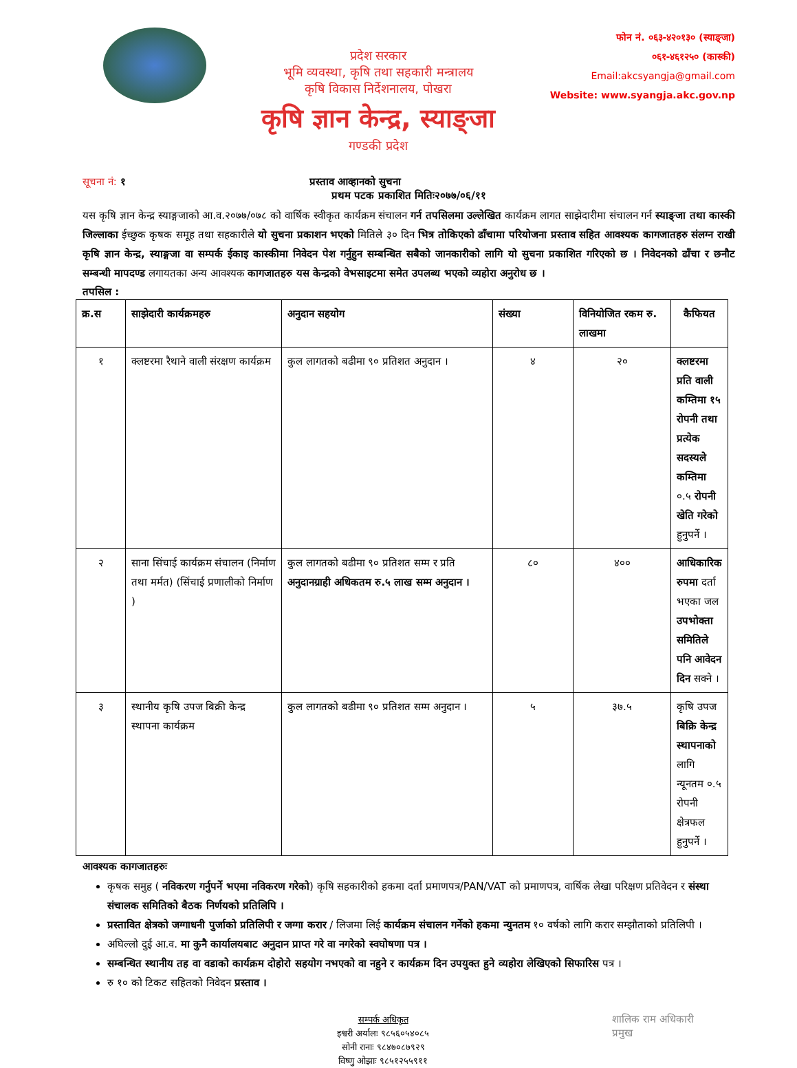प्रदेश सरकार
भूमि व्यवस्था, कृषि तथा सहकारी मन्त्रालय
कृषि विकास निर्देशनालय, पोखरा
कृषि ज्ञान केन्द्र, स्याङ्जा
गण्डकी प्रदेश
फोन नं. ०६३-४२०१३० (स्याङ्जा)
०६१-४६१२५० (कास्की)
Email:akcsyangja@gmail.com
Website: www.syangja.akc.gov.np
सूचना नं: १ प्रस्ताव आव्हानको सुचना
प्रथम पटक प्रकाशित मितिः२०७७/०६/११
यस कृषि ज्ञान केन्द्र स्याङ्गजाको आ.व.२०७७/०७८ को वार्षिक स्वीकृत कार्यक्रम संचालन गर्न तपसिलमा उल्लेखित कार्यक्रम लागत साझेदारीमा संचालन गर्न स्याङ्जा तथा कास्की जिल्लाका ईच्छुक कृषक समूह तथा सहकारीले यो सुचना प्रकाशन भएको मितिले ३० दिन भित्र तोकिएको ढाँचामा परियोजना प्रस्ताव सहित आवश्यक कागजातहरु संलग्न राखी कृषि ज्ञान केन्द्र, स्याङ्गजा वा सम्पर्क ईकाइ कास्कीमा निवेदन पेश गर्नुहुन सम्बन्धित सबैको जानकारीको लागि यो सुचना प्रकाशित गरिएको छ । निवेदनको ढाँचा र छनौट सम्बन्धी मापदण्ड लगायतका अन्य आवश्यक कागजातहरु यस केन्द्रको वेभसाइटमा समेत उपलब्ध भएको व्यहोरा अनुरोध छ ।
तपसिल :
| क्र.स | साझेदारी कार्यक्रमहरु | अनुदान सहयोग | संख्या | विनियोजित रकम रु. लाखमा | कैफियत |
| --- | --- | --- | --- | --- | --- |
| १ | क्लष्टरमा रैथाने वाली संरक्षण कार्यक्रम | कुल लागतको बढीमा ९० प्रतिशत अनुदान । | ४ | २० | क्लष्टरमा प्रति वाली कम्तिमा १५ रोपनी तथा प्रत्येक सदस्यले कम्तिमा ०.५ रोपनी खेति गरेको हुनुपर्ने । |
| २ | साना सिंचाई कार्यक्रम संचालन (निर्माण तथा मर्मत) (सिंचाई प्रणालीको निर्माण ) | कुल लागतको बढीमा ९० प्रतिशत सम्म र प्रति अनुदानग्राही अधिकतम रु.५ लाख सम्म अनुदान । | ८० | ४०० | आधिकारिक रुपमा दर्ता भएका जल उपभोक्ता समितिले पनि आवेदन दिन सक्ने । |
| ३ | स्थानीय कृषि उपज बिक्री केन्द्र स्थापना कार्यक्रम | कुल लागतको बढीमा ९० प्रतिशत सम्म अनुदान । | ५ | ३७.५ | कृषि उपज बिक्रि केन्द्र स्थापनाको लागि न्यूनतम ०.५ रोपनी क्षेत्रफल हुनुपर्ने । |
आवश्यक कागजातहरुः
कृषक समुह ( नविकरण गर्नुपर्ने भएमा नविकरण गरेको) कृषि सहकारीको हकमा दर्ता प्रमाणपत्र/PAN/VAT को प्रमाणपत्र, वार्षिक लेखा परिक्षण प्रतिवेदन र संस्था संचालक समितिको बैठक निर्णयको प्रतिलिपि ।
प्रस्तावित क्षेत्रको जग्गाधनी पुर्जाको प्रतिलिपी र जग्गा करार / लिजमा लिई कार्यक्रम संचालन गर्नेको हकमा न्युनतम १० वर्षको लागि करार सम्झौताको प्रतिलिपी ।
अघिल्लो दुई आ.व. मा कुनै कार्यालयबाट अनुदान प्राप्त गरे वा नगरेको स्वघोषणा पत्र ।
सम्बन्धित स्थानीय तह वा वडाको कार्यक्रम दोहोरो सहयोग नभएको वा नहुने र कार्यक्रम दिन उपयुक्त हुने व्यहोरा लेखिएको सिफारिस पत्र ।
रु १० को टिकट सहितको निवेदन प्रस्ताव ।
सम्पर्क अधिकृत
इश्वरी अर्यालः ९८५६०५४०८५
सोनी रानाः ९८४७०८७९२९
विष्णु ओझाः ९८५१२५५९११
शालिक राम अधिकारी
प्रमुख